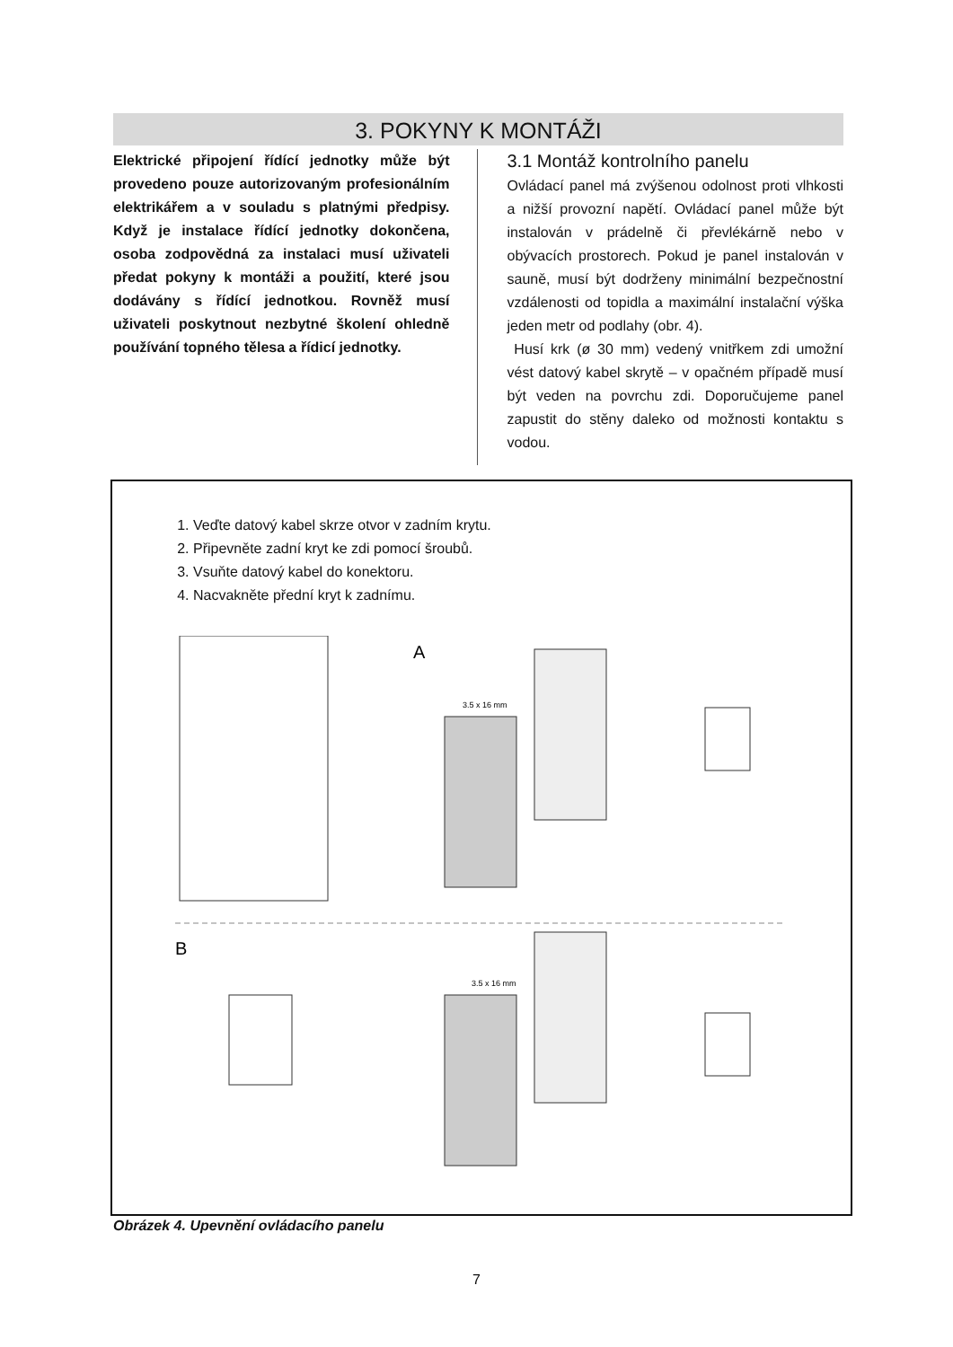3. POKYNY K MONTÁŽI
Elektrické připojení řídící jednotky může být provedeno pouze autorizovaným profesionálním elektrikářem a v souladu s platnými předpisy. Když je instalace řídící jednotky dokončena, osoba zodpovědná za instalaci musí uživateli předat pokyny k montáži a použití, které jsou dodávány s řídící jednotkou. Rovněž musí uživateli poskytnout nezbytné školení ohledně používání topného tělesa a řídicí jednotky.
3.1 Montáž kontrolního panelu
Ovládací panel má zvýšenou odolnost proti vlhkosti a nižší provozní napětí. Ovládací panel může být instalován v prádelně či převlékárně nebo v obývacích prostorech. Pokud je panel instalován v sauně, musí být dodrženy minimální bezpečnostní vzdálenosti od topidla a maximální instalační výška jeden metr od podlahy (obr. 4).
Husí krk (ø 30 mm) vedený vnitřkem zdi umožní vést datový kabel skrytě – v opačném případě musí být veden na povrchu zdi. Doporučujeme panel zapustit do stěny daleko od možnosti kontaktu s vodou.
1. Veďte datový kabel skrze otvor v zadním krytu.
2. Připevněte zadní kryt ke zdi pomocí šroubů.
3. Vsuňte datový kabel do konektoru.
4. Nacvakněte přední kryt k zadnímu.
A
3.5 x 16 mm
B
3.5 x 16 mm
Obrázek 4. Upevnění ovládacího panelu
7